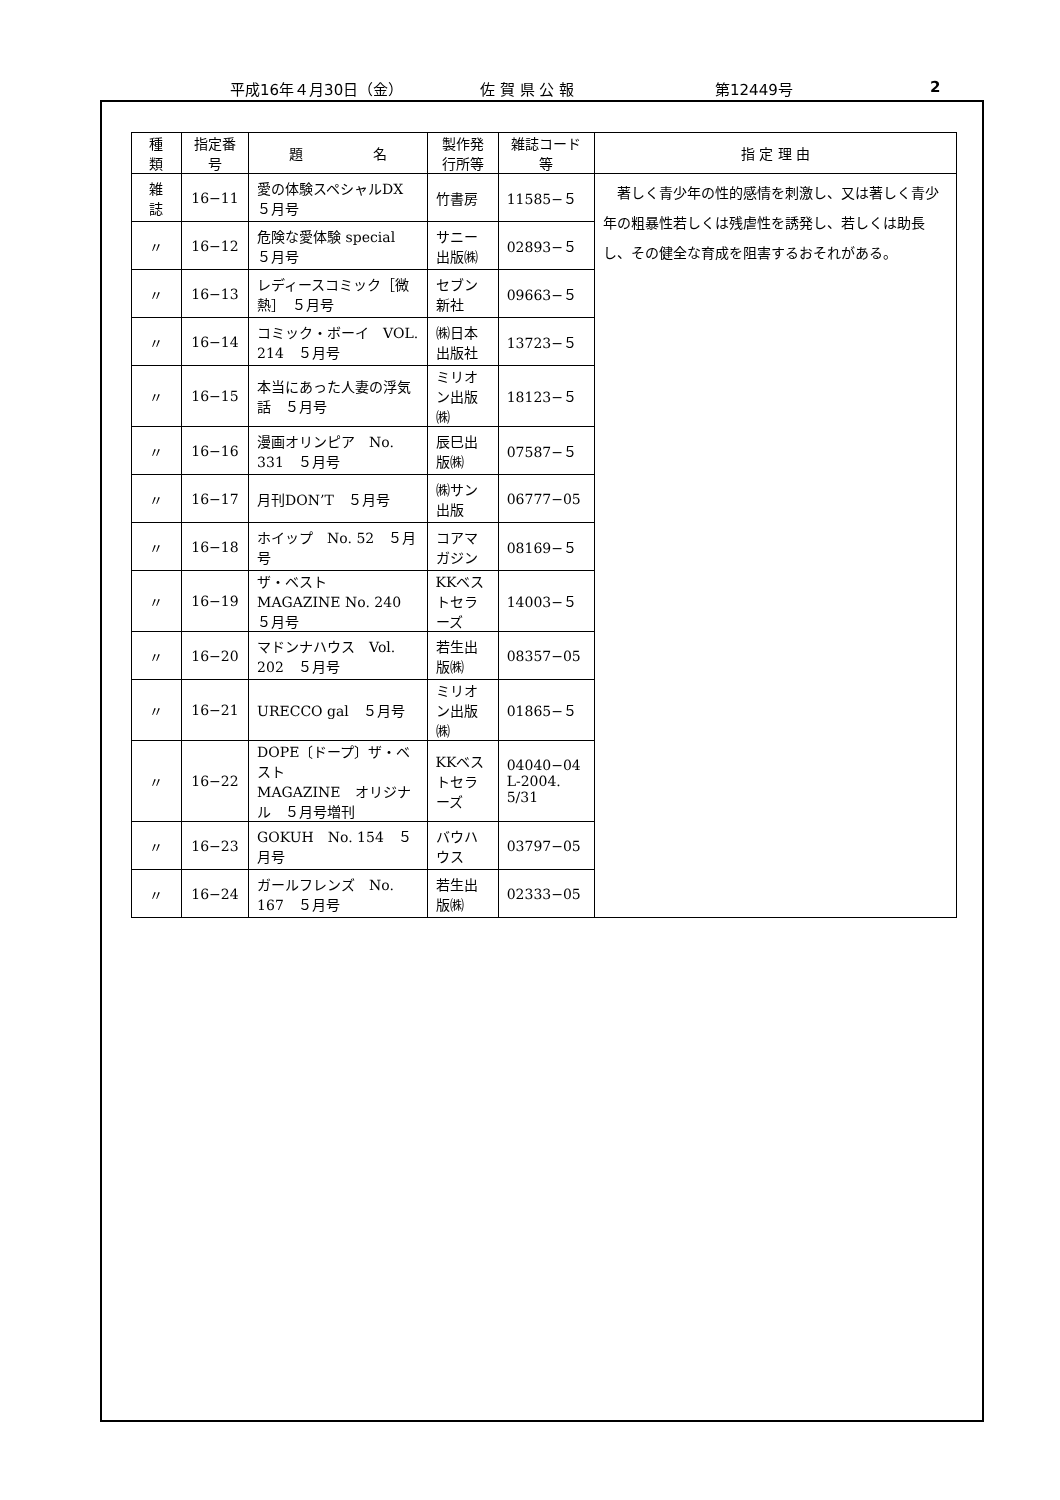平成16年４月30日（金） 佐 賀 県 公 報 第12449号 2
| 種 類 | 指定番号 | 題 名 | 製作発行所等 | 雑誌コード等 | 指 定 理 由 |
| --- | --- | --- | --- | --- | --- |
| 雑 誌 | 16−11 | 愛の体験スペシャルDX ５月号 | 竹書房 | 11585−５ | 著しく青少年の性的感情を刺激し、又は著しく青少年の粗暴性若しくは残虐性を誘発し、若しくは助長し、その健全な育成を阻害するおそれがある。 |
| 〃 | 16−12 | 危険な愛体験 special ５月号 | サニー出版㈱ | 02893−５ | |
| 〃 | 16−13 | レディースコミック［微熱］ ５月号 | セブン新社 | 09663−５ | |
| 〃 | 16−14 | コミック・ボーイ VOL. 214 ５月号 | ㈱日本出版社 | 13723−５ | |
| 〃 | 16−15 | 本当にあった人妻の浮気話 ５月号 | ミリオン出版㈱ | 18123−５ | |
| 〃 | 16−16 | 漫画オリンピア No. 331 ５月号 | 辰巳出版㈱ | 07587−５ | |
| 〃 | 16−17 | 月刊DON’T ５月号 | ㈱サン出版 | 06777−05 | |
| 〃 | 16−18 | ホイップ No. 52 ５月号 | コアマガジン | 08169−５ | |
| 〃 | 16−19 | ザ・ベスト MAGAZINE No. 240 ５月号 | KKベストセラーズ | 14003−５ | |
| 〃 | 16−20 | マドンナハウス Vol. 202 ５月号 | 若生出版㈱ | 08357−05 | |
| 〃 | 16−21 | URECCO gal ５月号 | ミリオン出版㈱ | 01865−５ | |
| 〃 | 16−22 | DOPE〔ドープ〕ザ・ベスト MAGAZINE オリジナル ５月号増刊 | KKベストセラーズ | 04040−04 L-2004. 5/31 | |
| 〃 | 16−23 | GOKUH No. 154 ５月号 | バウハウス | 03797−05 | |
| 〃 | 16−24 | ガールフレンズ No. 167 ５月号 | 若生出版㈱ | 02333−05 | |